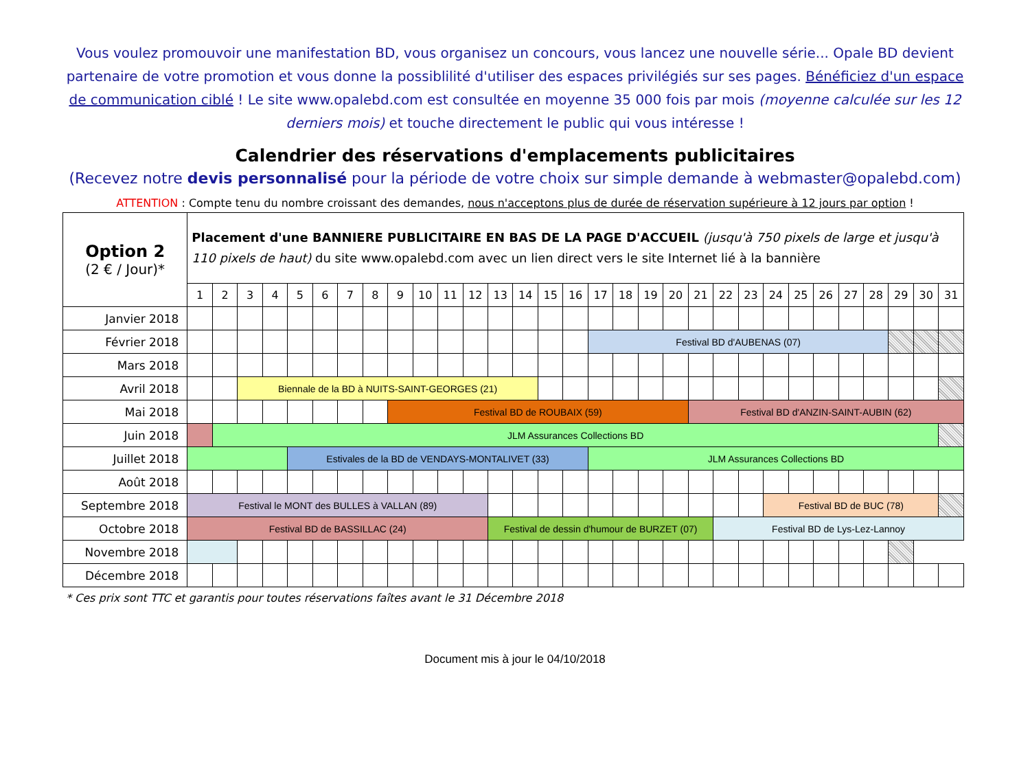Vous voulez promouvoir une manifestation BD, vous organisez un concours, vous lancez une nouvelle série... Opale BD devient partenaire de votre promotion et vous donne la possiblilité d'utiliser des espaces privilégiés sur ses pages. Bénéficiez d'un espace de communication ciblé ! Le site www.opalebd.com est consultée en moyenne 35 000 fois par mois (moyenne calculée sur les 12 derniers mois) et touche directement le public qui vous intéresse !
Calendrier des réservations d'emplacements publicitaires
(Recevez notre devis personnalisé pour la période de votre choix sur simple demande à webmaster@opalebd.com)
ATTENTION : Compte tenu du nombre croissant des demandes, nous n'acceptons plus de durée de réservation supérieure à 12 jours par option !
| Option 2 (2 € / Jour)* | Placement d'une BANNIERE PUBLICITAIRE EN BAS DE LA PAGE D'ACCUEIL (jusqu'à 750 pixels de large et jusqu'à 110 pixels de haut) du site www.opalebd.com avec un lien direct vers le site Internet lié à la bannière | | | | | | | | | | | | | | | | | | | | | | | | | | | | | | |
| --- | --- | --- | --- | --- | --- | --- | --- | --- | --- | --- | --- | --- | --- | --- | --- | --- | --- | --- | --- | --- | --- | --- | --- | --- | --- | --- | --- | --- | --- | --- | --- |
| | 1 | 2 | 3 | 4 | 5 | 6 | 7 | 8 | 9 | 10 | 11 | 12 | 13 | 14 | 15 | 16 | 17 | 18 | 19 | 20 | 21 | 22 | 23 | 24 | 25 | 26 | 27 | 28 | 29 | 30 | 31 |
| Janvier 2018 | | | | | | | | | | | | | | | | | | | | | | | | | | | | | | | |
| Février 2018 | | | | | | | | | | | | | | | | | Festival BD d'AUBENAS (07) | | | | | | | | | | | | | | |
| Mars 2018 | | | | | | | | | | | | | | | | | | | | | | | | | | | | | | | |
| Avril 2018 | | | Biennale de la BD à NUITS-SAINT-GEORGES (21) | | | | | | | | | | | | | | | | | | | | | | | | | | | | |
| Mai 2018 | | | | | | | | | Festival BD de ROUBAIX (59) | | | | | | | | | | | | Festival BD d'ANZIN-SAINT-AUBIN (62) | | | | | | | | | | |
| Juin 2018 | | JLM Assurances Collections BD | | | | | | | | | | | | | | | | | | | | | | | | | | | | | |
| Juillet 2018 | | | | | Estivales de la BD de VENDAYS-MONTALIVET (33) | | | | | | | | | | | | JLM Assurances Collections BD | | | | | | | | | | | | | | |
| Août 2018 | | | | | | | | | | | | | | | | | | | | | | | | | | | | | | | |
| Septembre 2018 | Festival le MONT des BULLES à VALLAN (89) | | | | | | | | | | | | | | | | | | | | | | | Festival BD de BUC (78) | | | | | | | |
| Octobre 2018 | Festival BD de BASSILLAC (24) | | | | | | | | | | | | Festival de dessin d'humour de BURZET (07) | | | | | | | | | Festival BD de Lys-Lez-Lannoy | | | | | | | | | |
| Novembre 2018 | | | | | | | | | | | | | | | | | | | | | | | | | | | | | | | |
| Décembre 2018 | | | | | | | | | | | | | | | | | | | | | | | | | | | | | | | |
* Ces prix sont TTC et garantis pour toutes réservations faîtes avant le 31 Décembre 2018
Document mis à jour le 04/10/2018